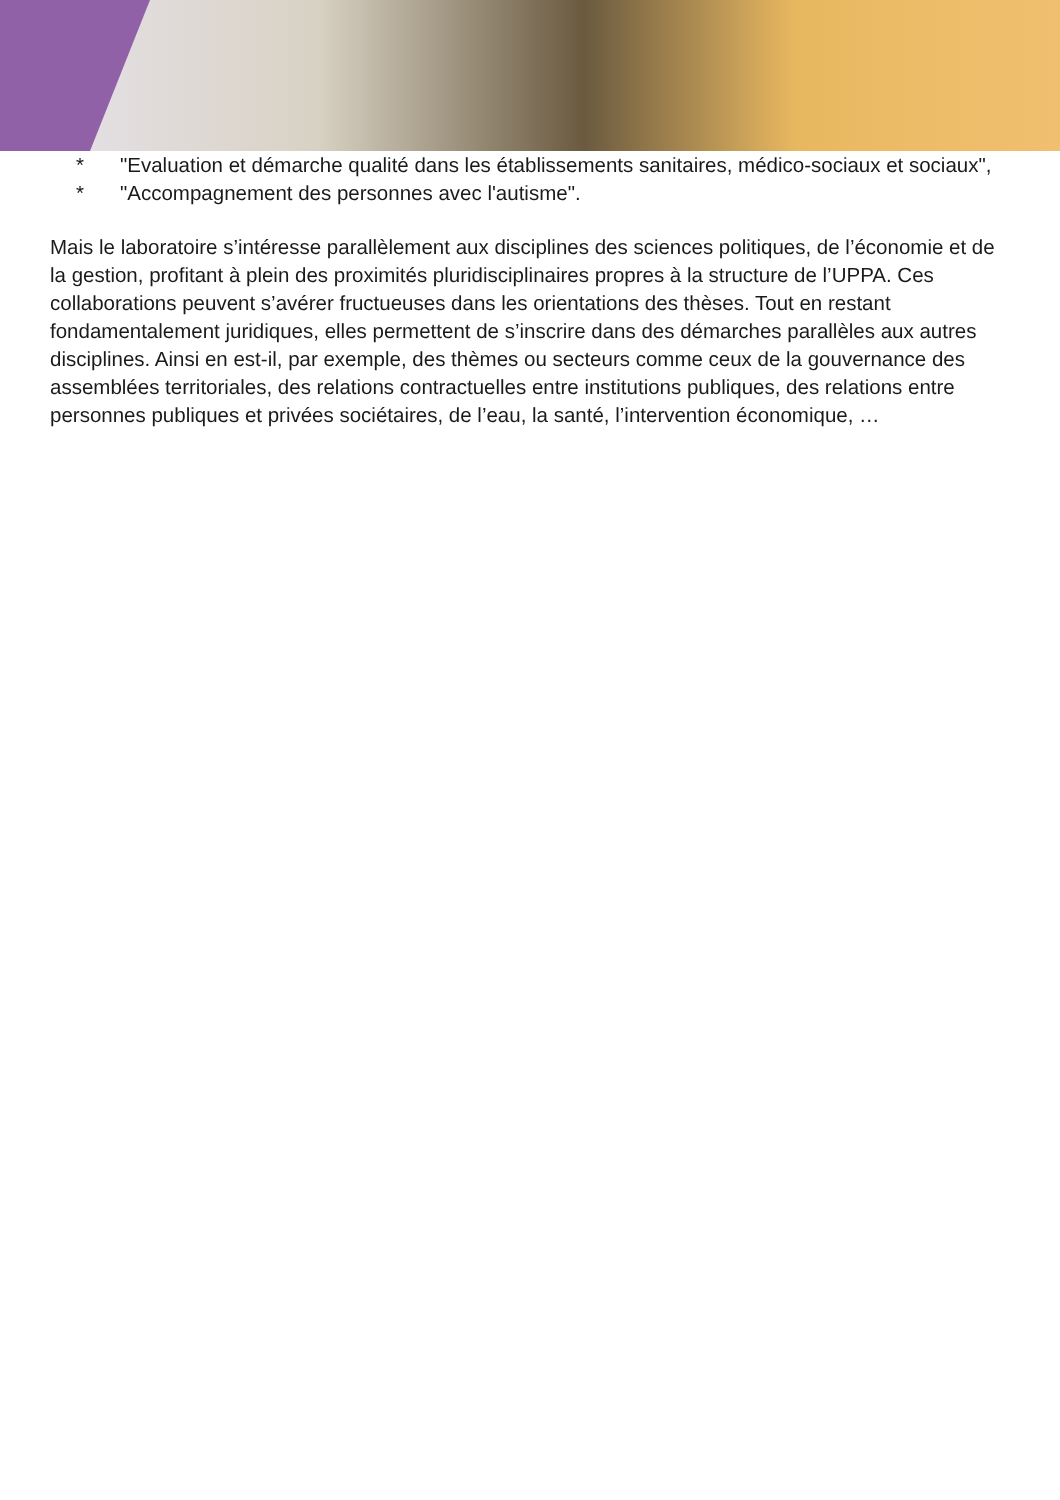* "Evaluation et démarche qualité dans les établissements sanitaires, médico-sociaux et sociaux",
* "Accompagnement des personnes avec l'autisme".
Mais le laboratoire s’intéresse parallèlement aux disciplines des sciences politiques, de l’économie et de la gestion, profitant à plein des proximités pluridisciplinaires propres à la structure de l’UPPA. Ces collaborations peuvent s’avérer fructueuses dans les orientations des thèses. Tout en restant fondamentalement juridiques, elles permettent de s’inscrire dans des démarches parallèles aux autres disciplines. Ainsi en est-il, par exemple, des thèmes ou secteurs comme ceux de la gouvernance des assemblées territoriales, des relations contractuelles entre institutions publiques, des relations entre personnes publiques et privées sociétaires, de l’eau, la santé, l’intervention économique, …